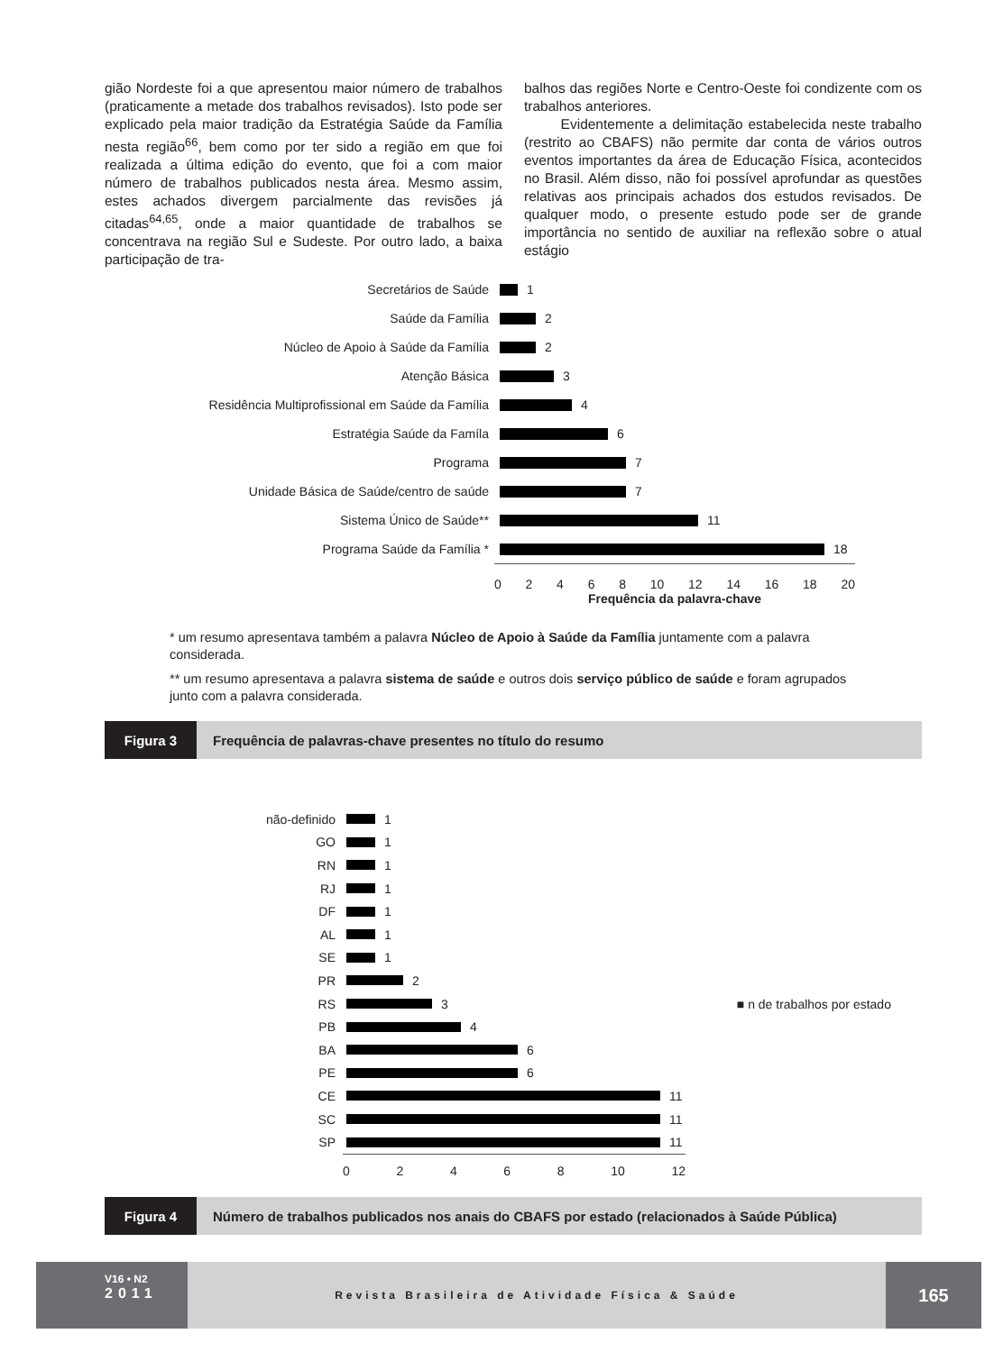gião Nordeste foi a que apresentou maior número de trabalhos (praticamente a metade dos trabalhos revisados). Isto pode ser explicado pela maior tradição da Estratégia Saúde da Família nesta região<sup>66</sup>, bem como por ter sido a região em que foi realizada a última edição do evento, que foi a com maior número de trabalhos publicados nesta área. Mesmo assim, estes achados divergem parcialmente das revisões já citadas<sup>64,65</sup>, onde a maior quantidade de trabalhos se concentrava na região Sul e Sudeste. Por outro lado, a baixa participação de tra-
balhos das regiões Norte e Centro-Oeste foi condizente com os trabalhos anteriores.
Evidentemente a delimitação estabelecida neste trabalho (restrito ao CBAFS) não permite dar conta de vários outros eventos importantes da área de Educação Física, acontecidos no Brasil. Além disso, não foi possível aprofundar as questões relativas aos principais achados dos estudos revisados. De qualquer modo, o presente estudo pode ser de grande importância no sentido de auxiliar na reflexão sobre o atual estágio
Secretários de Saúde 1
Saúde da Família 2
Núcleo de Apoio à Saúde da Família 2
Atenção Básica 3
Residência Multiprofissional em Saúde da Família
4
Estratégia Saúde da Famíla 6
Programa 7
Unidade Básica de Saúde/centro de saúde 7
Sistema Único de Saúde** 11
Programa Saúde da Família * 18
0 2 4 6 8 10 12 14 16 18 20
Frequência da palavra-chave
* um resumo apresentava também a palavra Núcleo de Apoio à Saúde da Família juntamente com a palavra considerada.
** um resumo apresentava a palavra sistema de saúde e outros dois serviço público de saúde e foram agrupados junto com a palavra considerada.
Figura 3 Frequência de palavras-chave presentes no título do resumo
não-definido 1
GO 1
RN 1
RJ 1
DF 1
AL 1
SE 1
PR 2
RS 3 ■ n de trabalhos por estado
PB 4
BA 6
PE 6
CE 11
SC 11
SP 11
0 2 4 6 8 10 12
Figura 4 Número de trabalhos publicados nos anais do CBAFS por estado (relacionados à Saúde Pública)
V16 • N2
2011
Revista Brasileira de Atividade Física & Saúde
165